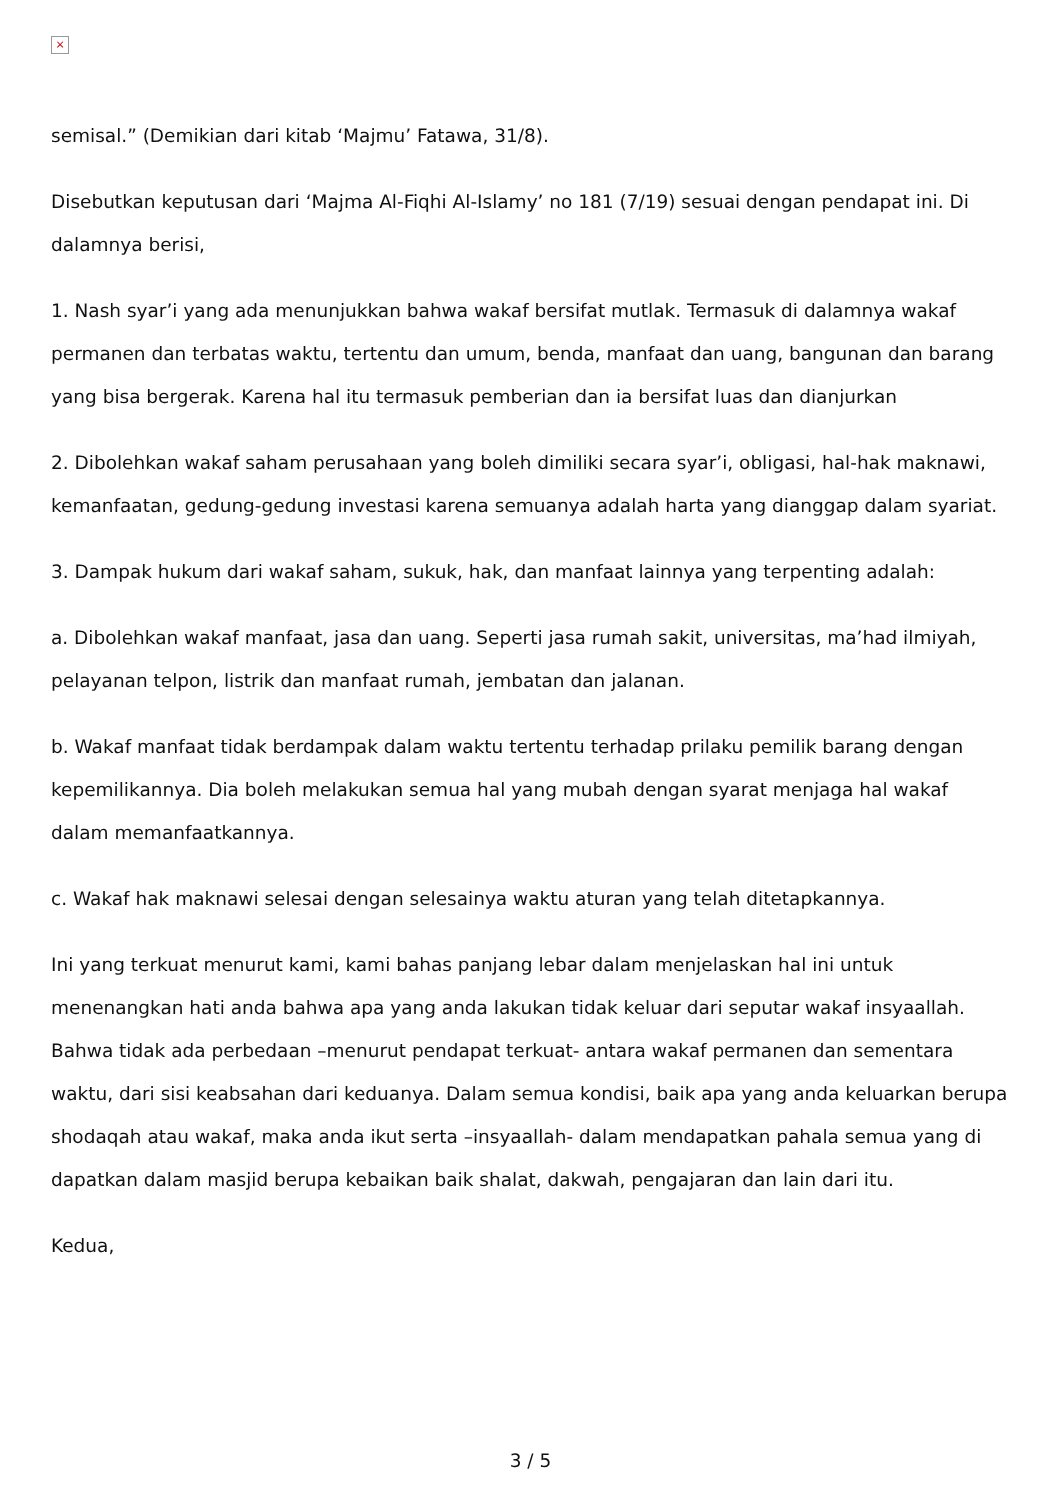×
semisal.” (Demikian dari kitab ‘Majmu’ Fatawa, 31/8).
Disebutkan keputusan dari ‘Majma Al-Fiqhi Al-Islamy’ no 181 (7/19) sesuai dengan pendapat ini. Di dalamnya berisi,
1. Nash syar’i yang ada menunjukkan bahwa wakaf bersifat mutlak. Termasuk di dalamnya wakaf permanen dan terbatas waktu, tertentu dan umum, benda, manfaat dan uang, bangunan dan barang yang bisa bergerak. Karena hal itu termasuk pemberian dan ia bersifat luas dan dianjurkan
2. Dibolehkan wakaf saham perusahaan yang boleh dimiliki secara syar’i, obligasi, hal-hak maknawi, kemanfaatan, gedung-gedung investasi karena semuanya adalah harta yang dianggap dalam syariat.
3. Dampak hukum dari wakaf saham, sukuk, hak, dan manfaat lainnya yang terpenting adalah:
a. Dibolehkan wakaf manfaat, jasa dan uang. Seperti jasa rumah sakit, universitas, ma’had ilmiyah, pelayanan telpon, listrik dan manfaat rumah, jembatan dan jalanan.
b. Wakaf manfaat tidak berdampak dalam waktu tertentu terhadap prilaku pemilik barang dengan kepemilikannya. Dia boleh melakukan semua hal yang mubah dengan syarat menjaga hal wakaf dalam memanfaatkannya.
c. Wakaf hak maknawi selesai dengan selesainya waktu aturan yang telah ditetapkannya.
Ini yang terkuat menurut kami, kami bahas panjang lebar dalam menjelaskan hal ini untuk menenangkan hati anda bahwa apa yang anda lakukan tidak keluar dari seputar wakaf insyaallah. Bahwa tidak ada perbedaan –menurut pendapat terkuat- antara wakaf permanen dan sementara waktu, dari sisi keabsahan dari keduanya. Dalam semua kondisi, baik apa yang anda keluarkan berupa shodaqah atau wakaf, maka anda ikut serta –insyaallah- dalam mendapatkan pahala semua yang di dapatkan dalam masjid berupa kebaikan baik shalat, dakwah, pengajaran dan lain dari itu.
Kedua,
3 / 5